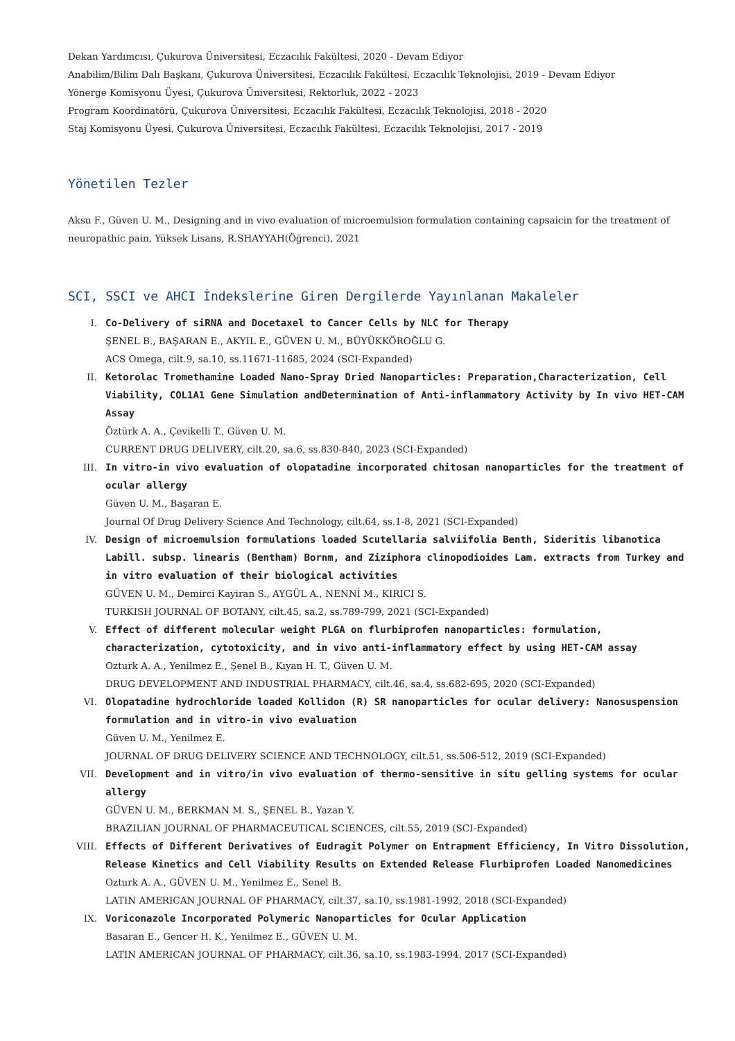Dekan Yardımcısı, Çukurova Üniversitesi, Eczacılık Fakültesi, 2020 - Devam Ediyor
Anabilim/Bilim Dalı Başkanı, Çukurova Üniversitesi, Eczacılık Fakültesi, Eczacılık Teknolojisi, 2019 - Devam Ediyor
Yönerge Komisyonu Üyesi, Çukurova Üniversitesi, Rektorluk, 2022 - 2023
Program Koordinatörü, Çukurova Üniversitesi, Eczacılık Fakültesi, Eczacılık Teknolojisi, 2018 - 2020
Staj Komisyonu Üyesi, Çukurova Üniversitesi, Eczacılık Fakültesi, Eczacılık Teknolojisi, 2017 - 2019
Yönetilen Tezler
Aksu F., Güven U. M., Designing and in vivo evaluation of microemulsion formulation containing capsaicin for the treatment of neuropathic pain, Yüksek Lisans, R.SHAYYAH(Öğrenci), 2021
SCI, SSCI ve AHCI İndekslerine Giren Dergilerde Yayınlanan Makaleler
I. Co-Delivery of siRNA and Docetaxel to Cancer Cells by NLC for Therapy
ŞENEL B., BAŞARAN E., AKYIL E., GÜVEN U. M., BÜYÜKKÖROĞLU G.
ACS Omega, cilt.9, sa.10, ss.11671-11685, 2024 (SCI-Expanded)
II. Ketorolac Tromethamine Loaded Nano-Spray Dried Nanoparticles: Preparation,Characterization, Cell Viability, COL1A1 Gene Simulation andDetermination of Anti-inflammatory Activity by In vivo HET-CAM Assay
Öztürk A. A., Çevikelli T., Güven U. M.
CURRENT DRUG DELIVERY, cilt.20, sa.6, ss.830-840, 2023 (SCI-Expanded)
III. In vitro-in vivo evaluation of olopatadine incorporated chitosan nanoparticles for the treatment of ocular allergy
Güven U. M., Başaran E.
Journal Of Drug Delivery Science And Technology, cilt.64, ss.1-8, 2021 (SCI-Expanded)
IV. Design of microemulsion formulations loaded Scutellaria salviifolia Benth, Sideritis libanotica Labill. subsp. linearis (Bentham) Bornm, and Ziziphora clinopodioides Lam. extracts from Turkey and in vitro evaluation of their biological activities
GÜVEN U. M., Demirci Kayiran S., AYGÜL A., NENNİ M., KIRICI S.
TURKISH JOURNAL OF BOTANY, cilt.45, sa.2, ss.789-799, 2021 (SCI-Expanded)
V. Effect of different molecular weight PLGA on flurbiprofen nanoparticles: formulation, characterization, cytotoxicity, and in vivo anti-inflammatory effect by using HET-CAM assay
Ozturk A. A., Yenilmez E., Şenel B., Kıyan H. T., Güven U. M.
DRUG DEVELOPMENT AND INDUSTRIAL PHARMACY, cilt.46, sa.4, ss.682-695, 2020 (SCI-Expanded)
VI. Olopatadine hydrochloride loaded Kollidon (R) SR nanoparticles for ocular delivery: Nanosuspension formulation and in vitro-in vivo evaluation
Güven U. M., Yenilmez E.
JOURNAL OF DRUG DELIVERY SCIENCE AND TECHNOLOGY, cilt.51, ss.506-512, 2019 (SCI-Expanded)
VII. Development and in vitro/in vivo evaluation of thermo-sensitive in situ gelling systems for ocular allergy
GÜVEN U. M., BERKMAN M. S., ŞENEL B., Yazan Y.
BRAZILIAN JOURNAL OF PHARMACEUTICAL SCIENCES, cilt.55, 2019 (SCI-Expanded)
VIII. Effects of Different Derivatives of Eudragit Polymer on Entrapment Efficiency, In Vitro Dissolution, Release Kinetics and Cell Viability Results on Extended Release Flurbiprofen Loaded Nanomedicines
Ozturk A. A., GÜVEN U. M., Yenilmez E., Senel B.
LATIN AMERICAN JOURNAL OF PHARMACY, cilt.37, sa.10, ss.1981-1992, 2018 (SCI-Expanded)
IX. Voriconazole Incorporated Polymeric Nanoparticles for Ocular Application
Basaran E., Gencer H. K., Yenilmez E., GÜVEN U. M.
LATIN AMERICAN JOURNAL OF PHARMACY, cilt.36, sa.10, ss.1983-1994, 2017 (SCI-Expanded)